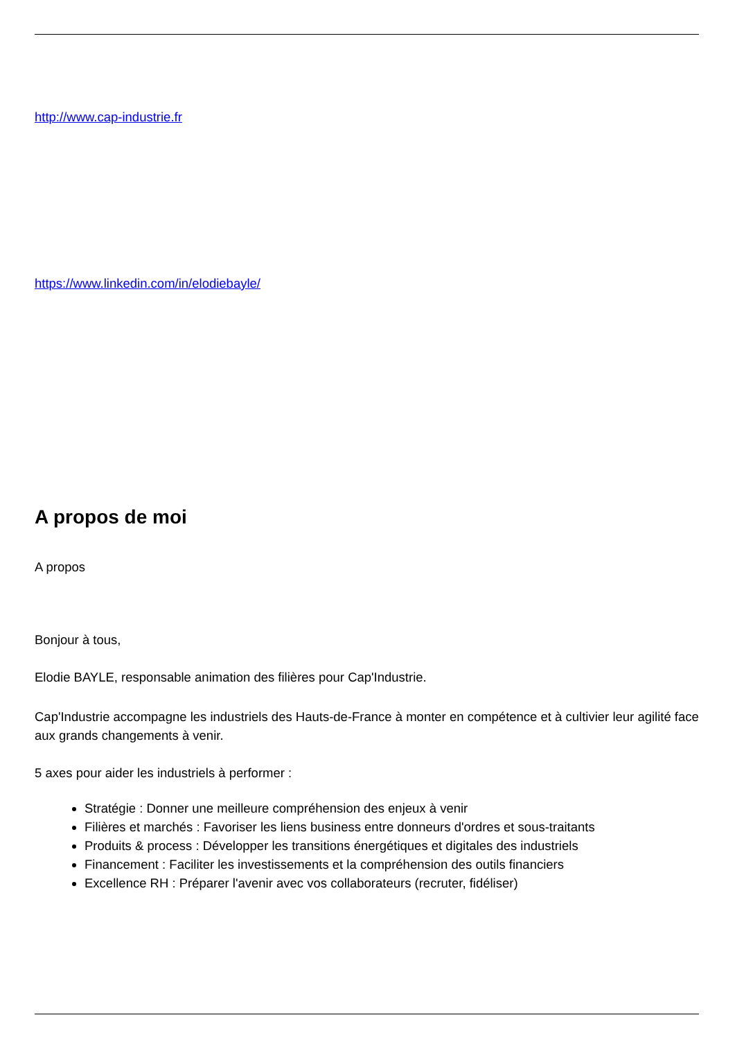http://www.cap-industrie.fr
https://www.linkedin.com/in/elodiebayle/
A propos de moi
A propos
Bonjour à tous,
Elodie BAYLE, responsable animation des filières pour Cap'Industrie.
Cap'Industrie accompagne les industriels des Hauts-de-France à monter en compétence et à cultivier leur agilité face aux grands changements à venir.
5 axes pour aider les industriels à performer :
Stratégie : Donner une meilleure compréhension des enjeux à venir
Filières et marchés : Favoriser les liens business entre donneurs d'ordres et sous-traitants
Produits & process : Développer les transitions énergétiques et digitales des industriels
Financement : Faciliter les investissements et la compréhension des outils financiers
Excellence RH : Préparer l'avenir avec vos collaborateurs (recruter, fidéliser)